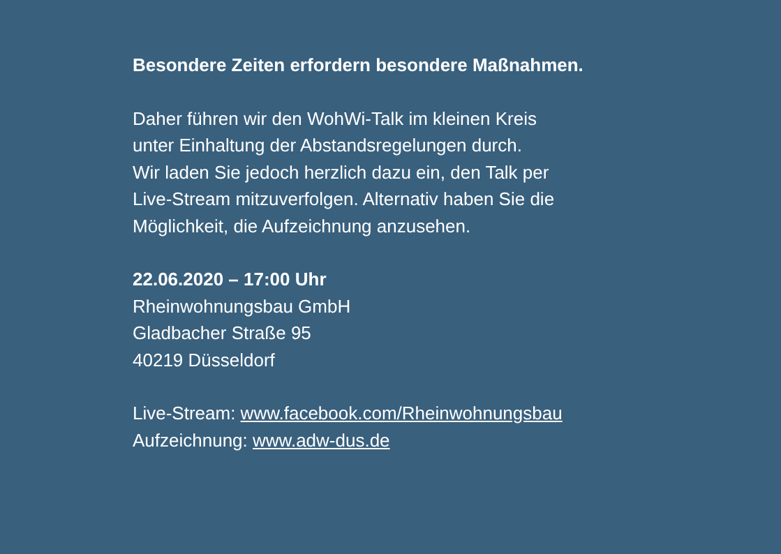Besondere Zeiten erfordern besondere Maßnahmen.
Daher führen wir den WohWi-Talk im kleinen Kreis
unter Einhaltung der Abstandsregelungen durch.
Wir laden Sie jedoch herzlich dazu ein, den Talk per
Live-Stream mitzuverfolgen. Alternativ haben Sie die
Möglichkeit, die Aufzeichnung anzusehen.
22.06.2020 – 17:00 Uhr
Rheinwohnungsbau GmbH
Gladbacher Straße 95
40219 Düsseldorf
Live-Stream: www.facebook.com/Rheinwohnungsbau
Aufzeichnung: www.adw-dus.de